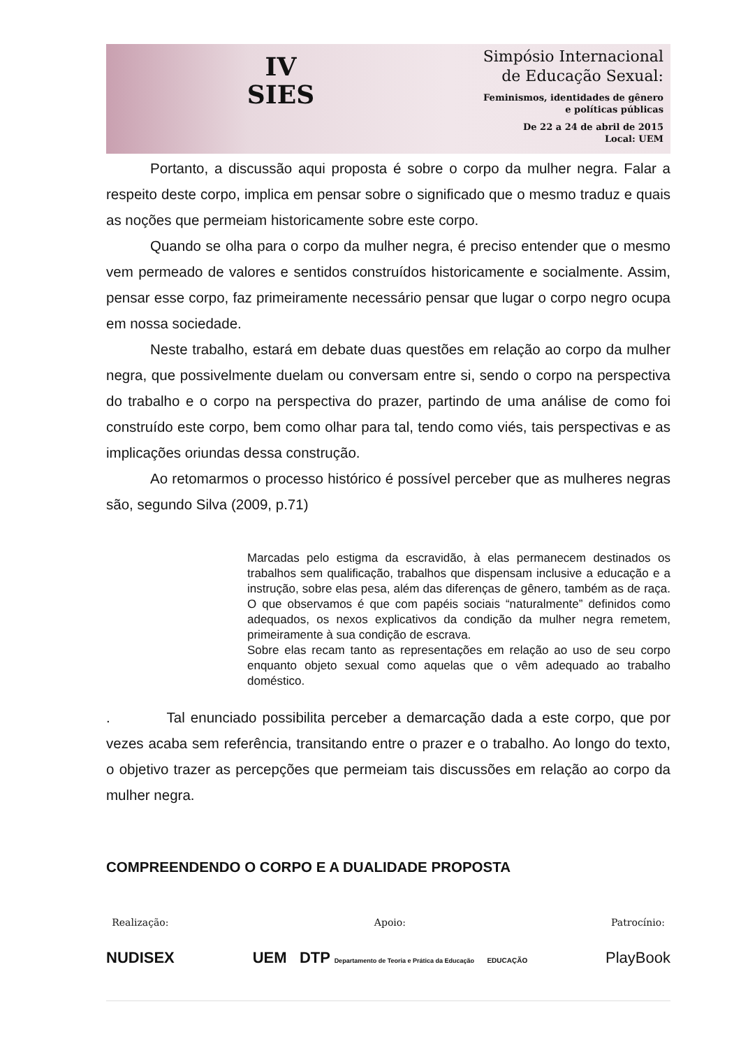IV
SIES
Simpósio Internacional
de Educação Sexual:
Feminismos, identidades de gênero
e políticas públicas
De 22 a 24 de abril de 2015
Local: UEM
Portanto, a discussão aqui proposta é sobre o corpo da mulher negra. Falar a respeito deste corpo, implica em pensar sobre o significado que o mesmo traduz e quais as noções que permeiam historicamente sobre este corpo.
Quando se olha para o corpo da mulher negra, é preciso entender que o mesmo vem permeado de valores e sentidos construídos historicamente e socialmente. Assim, pensar esse corpo, faz primeiramente necessário pensar que lugar o corpo negro ocupa em nossa sociedade.
Neste trabalho, estará em debate duas questões em relação ao corpo da mulher negra, que possivelmente duelam ou conversam entre si, sendo o corpo na perspectiva do trabalho e o corpo na perspectiva do prazer, partindo de uma análise de como foi construído este corpo, bem como olhar para tal, tendo como viés, tais perspectivas e as implicações oriundas dessa construção.
Ao retomarmos o processo histórico é possível perceber que as mulheres negras são, segundo Silva (2009, p.71)
Marcadas pelo estigma da escravidão, à elas permanecem destinados os trabalhos sem qualificação, trabalhos que dispensam inclusive a educação e a instrução, sobre elas pesa, além das diferenças de gênero, também as de raça. O que observamos é que com papéis sociais “naturalmente” definidos como adequados, os nexos explicativos da condição da mulher negra remetem, primeiramente à sua condição de escrava.
Sobre elas recam tanto as representações em relação ao uso de seu corpo enquanto objeto sexual como aquelas que o vêm adequado ao trabalho doméstico.
. Tal enunciado possibilita perceber a demarcação dada a este corpo, que por vezes acaba sem referência, transitando entre o prazer e o trabalho. Ao longo do texto, o objetivo trazer as percepções que permeiam tais discussões em relação ao corpo da mulher negra.
COMPREENDENDO O CORPO E A DUALIDADE PROPOSTA
Realização:
NUDISEX
Apoio:
UEM DTP Departamento de Teoria e Prática da Educação EDUCAÇÃO
Patrocínio:
PlayBook